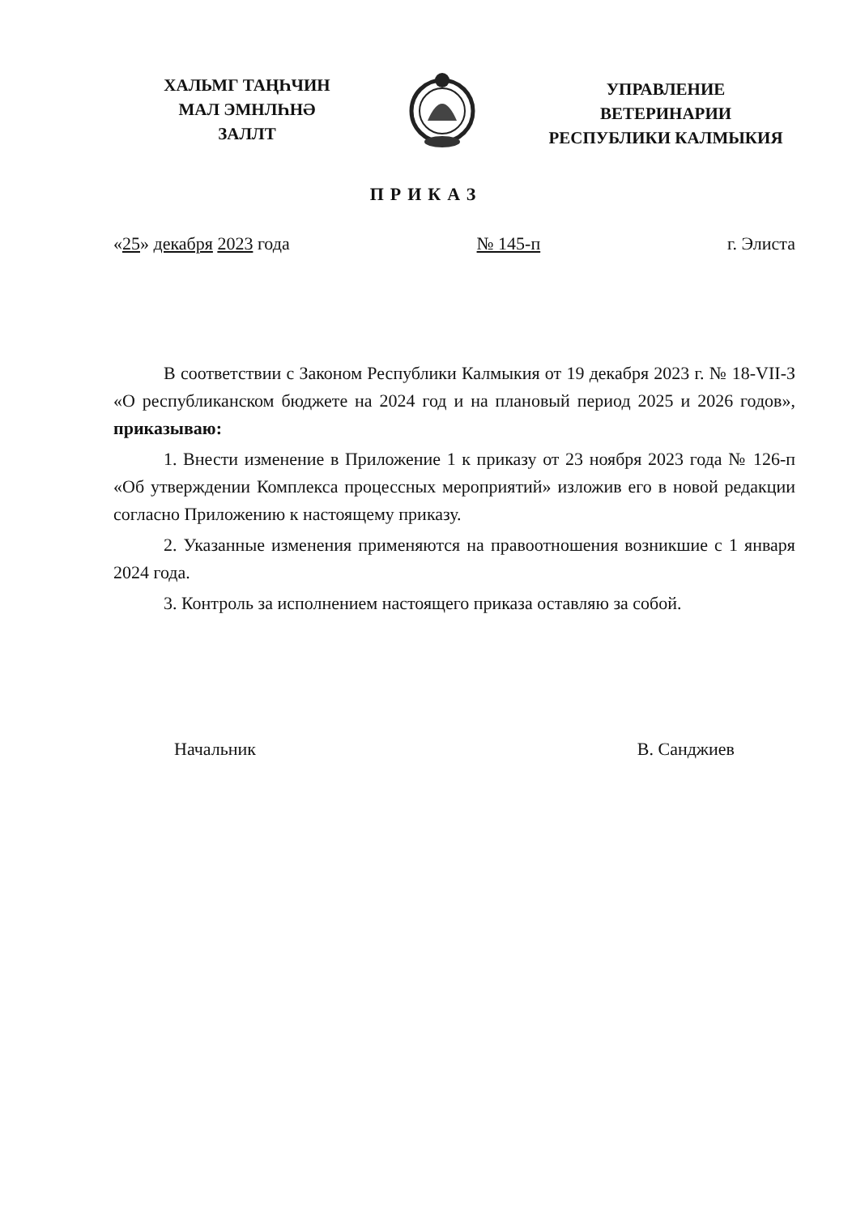ХАЛЬМГ ТАҢҺЧИН
МАЛ ЭМНЛҺНӘ
ЗАЛЛТ
УПРАВЛЕНИЕ
ВЕТЕРИНАРИИ
РЕСПУБЛИКИ КАЛМЫКИЯ
ПРИКАЗ
«25» декабря 2023 года № 145-п г. Элиста
В соответствии с Законом Республики Калмыкия от 19 декабря 2023 г. № 18-VII-З «О республиканском бюджете на 2024 год и на плановый период 2025 и 2026 годов», приказываю:
1. Внести изменение в Приложение 1 к приказу от 23 ноября 2023 года № 126-п «Об утверждении Комплекса процессных мероприятий» изложив его в новой редакции согласно Приложению к настоящему приказу.
2. Указанные изменения применяются на правоотношения возникшие с 1 января 2024 года.
3. Контроль за исполнением настоящего приказа оставляю за собой.
Начальник В. Санджиев